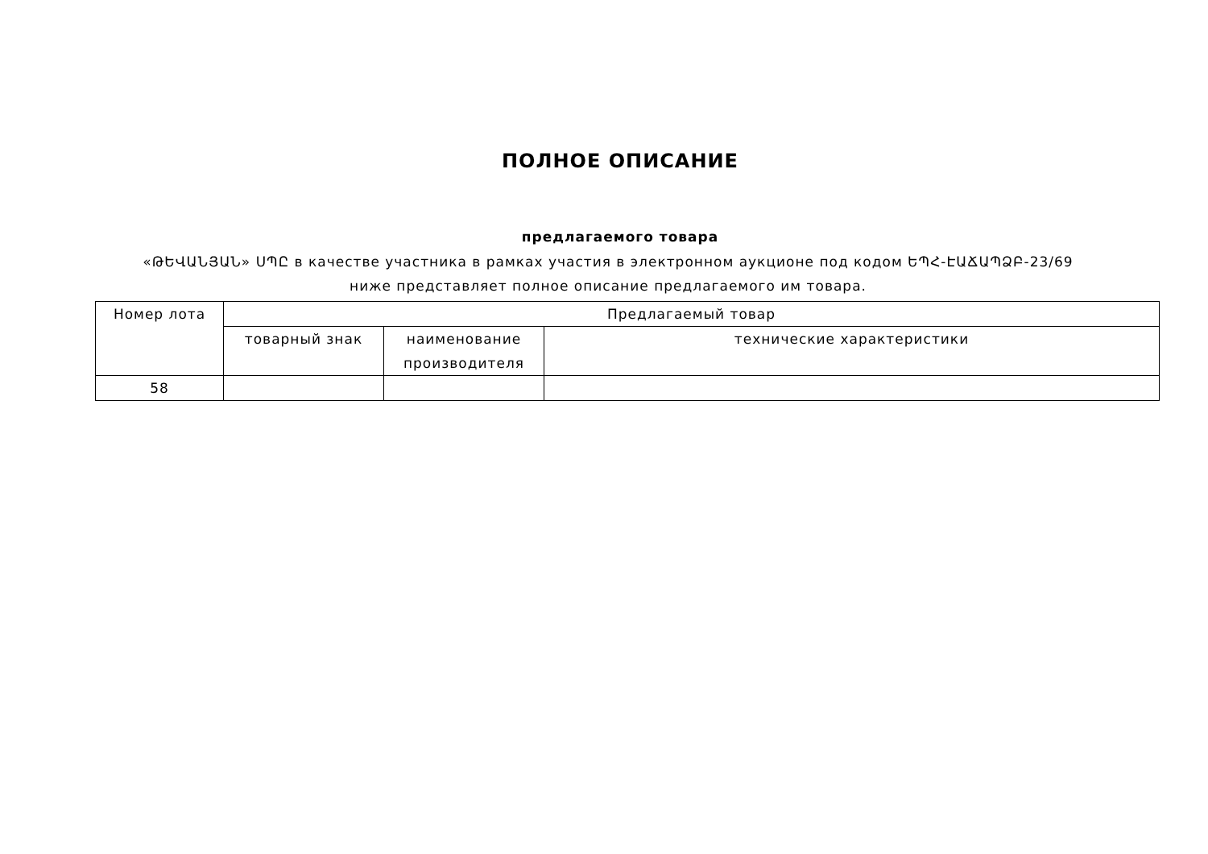ПОЛНОЕ ОПИСАНИЕ
предлагаемого товара
«ԹԵՎԱՆՅԱՆ» ՍՊԸ в качестве участника в рамках участия в электронном аукционе под кодом ԵՊՀ-ԷԱՃԱՊՁԲ-23/69 ниже представляет полное описание предлагаемого им товара.
| Номер лота | Предлагаемый товар | | |
| --- | --- | --- | --- |
| | товарный знак | наименование производителя | технические характеристики |
| 58 | | | |